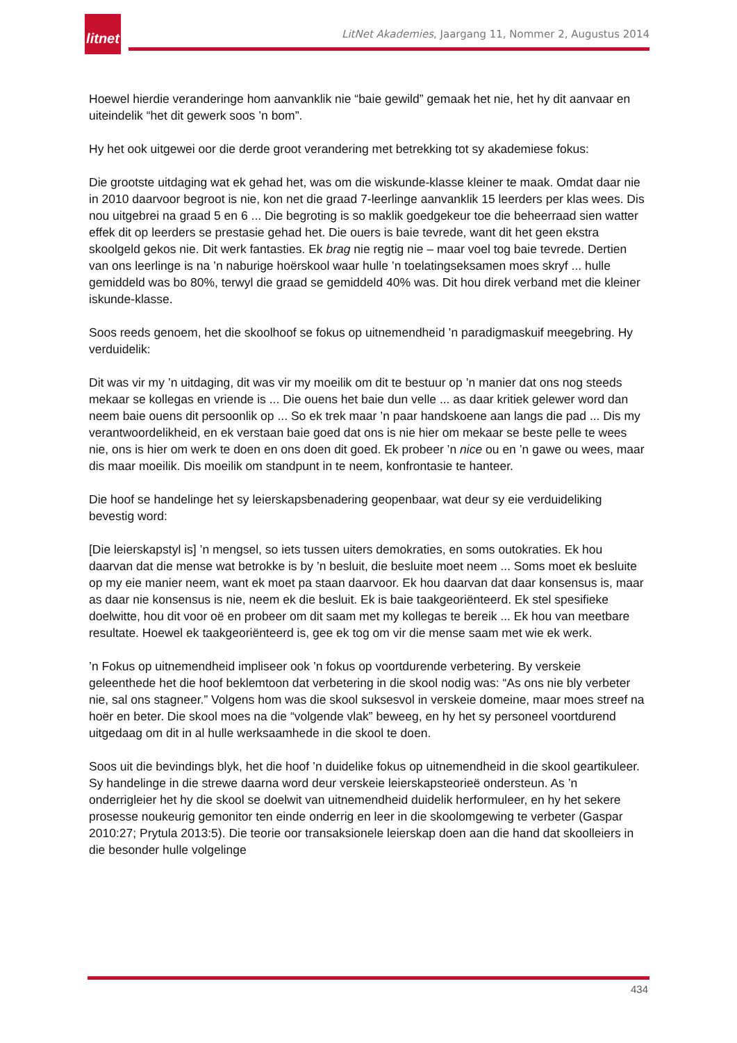litnet
LitNet Akademies, Jaargang 11, Nommer 2, Augustus 2014
Hoewel hierdie veranderinge hom aanvanklik nie “baie gewild” gemaak het nie, het hy dit aanvaar en uiteindelik “het dit gewerk soos ’n bom”.
Hy het ook uitgewei oor die derde groot verandering met betrekking tot sy akademiese fokus:
Die grootste uitdaging wat ek gehad het, was om die wiskunde-klasse kleiner te maak. Omdat daar nie in 2010 daarvoor begroot is nie, kon net die graad 7-leerlinge aanvanklik 15 leerders per klas wees. Dis nou uitgebrei na graad 5 en 6 ... Die begroting is so maklik goedgekeur toe die beheerraad sien watter effek dit op leerders se prestasie gehad het. Die ouers is baie tevrede, want dit het geen ekstra skoolgeld gekos nie. Dit werk fantasties. Ek brag nie regtig nie – maar voel tog baie tevrede. Dertien van ons leerlinge is na ’n naburige hoërskool waar hulle ’n toelatingseksamen moes skryf ... hulle gemiddeld was bo 80%, terwyl die graad se gemiddeld 40% was. Dit hou direk verband met die kleiner iskunde-klasse.
Soos reeds genoem, het die skoolhoof se fokus op uitnemendheid ’n paradigmaskuif meegebring. Hy verduidelik:
Dit was vir my ’n uitdaging, dit was vir my moeilik om dit te bestuur op ’n manier dat ons nog steeds mekaar se kollegas en vriende is ... Die ouens het baie dun velle ... as daar kritiek gelewer word dan neem baie ouens dit persoonlik op ... So ek trek maar ’n paar handskoene aan langs die pad ... Dis my verantwoordelikheid, en ek verstaan baie goed dat ons is nie hier om mekaar se beste pelle te wees nie, ons is hier om werk te doen en ons doen dit goed. Ek probeer ’n nice ou en ’n gawe ou wees, maar dis maar moeilik. Dis moeilik om standpunt in te neem, konfrontasie te hanteer.
Die hoof se handelinge het sy leierskapsbenadering geopenbaar, wat deur sy eie verduideliking bevestig word:
[Die leierskapstyl is] ’n mengsel, so iets tussen uiters demokraties, en soms outokraties. Ek hou daarvan dat die mense wat betrokke is by ’n besluit, die besluite moet neem ... Soms moet ek besluite op my eie manier neem, want ek moet pa staan daarvoor. Ek hou daarvan dat daar konsensus is, maar as daar nie konsensus is nie, neem ek die besluit. Ek is baie taakgeoriënteerd. Ek stel spesifieke doelwitte, hou dit voor oë en probeer om dit saam met my kollegas te bereik ... Ek hou van meetbare resultate. Hoewel ek taakgeoriënteerd is, gee ek tog om vir die mense saam met wie ek werk.
’n Fokus op uitnemendheid impliseer ook ’n fokus op voortdurende verbetering. By verskeie geleenthede het die hoof beklemtoon dat verbetering in die skool nodig was: “As ons nie bly verbeter nie, sal ons stagneer.” Volgens hom was die skool suksesvol in verskeie domeine, maar moes streef na hoër en beter. Die skool moes na die “volgende vlak” beweeg, en hy het sy personeel voortdurend uitgedaag om dit in al hulle werksaamhede in die skool te doen.
Soos uit die bevindings blyk, het die hoof ’n duidelike fokus op uitnemendheid in die skool geartikuleer. Sy handelinge in die strewe daarna word deur verskeie leierskapsteorieë ondersteun. As ’n onderrigleier het hy die skool se doelwit van uitnemendheid duidelik herformuleer, en hy het sekere prosesse noukeurig gemonitor ten einde onderrig en leer in die skoolomgewing te verbeter (Gaspar 2010:27; Prytula 2013:5). Die teorie oor transaksionele leierskap doen aan die hand dat skoolleiers in die besonder hulle volgelinge
434